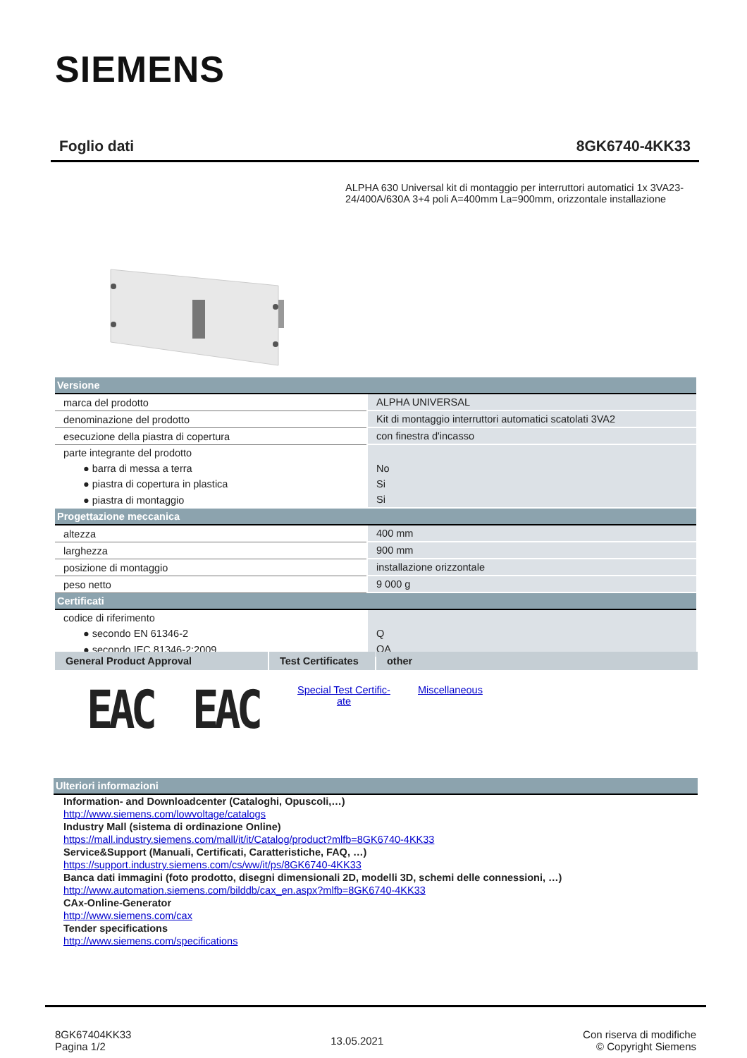SIEMENS
Foglio dati 8GK6740-4KK33
ALPHA 630 Universal kit di montaggio per interruttori automatici 1x 3VA23-24/400A/630A 3+4 poli A=400mm La=900mm, orizzontale installazione
| Versione | |
| marca del prodotto | ALPHA UNIVERSAL |
| denominazione del prodotto | Kit di montaggio interruttori automatici scatolati 3VA2 |
| esecuzione della piastra di copertura | con finestra d'incasso |
| parte integrante del prodotto | |
| ● barra di messa a terra | No |
| ● piastra di copertura in plastica | Si |
| ● piastra di montaggio | Si |
| Progettazione meccanica | |
| altezza | 400 mm |
| larghezza | 900 mm |
| posizione di montaggio | installazione orizzontale |
| peso netto | 9 000 g |
| Certificati | |
| codice di riferimento | |
| ● secondo EN 61346-2 | Q |
| ● secondo IEC 81346-2:2009 | QA |
General Product Approval Test Certificates
other
EAC EAC
Special Test Certific-
ate
Miscellaneous
Ulteriori informazioni
Information- and Downloadcenter (Cataloghi, Opuscoli,…)
http://www.siemens.com/lowvoltage/catalogs
Industry Mall (sistema di ordinazione Online)
https://mall.industry.siemens.com/mall/it/it/Catalog/product?mlfb=8GK6740-4KK33
Service&Support (Manuali, Certificati, Caratteristiche, FAQ, …)
https://support.industry.siemens.com/cs/ww/it/ps/8GK6740-4KK33
Banca dati immagini (foto prodotto, disegni dimensionali 2D, modelli 3D, schemi delle connessioni, …)
http://www.automation.siemens.com/bilddb/cax_en.aspx?mlfb=8GK6740-4KK33
CAx-Online-Generator
http://www.siemens.com/cax
Tender specifications
http://www.siemens.com/specifications
8GK67404KK33
Pagina 1/2
13.05.2021
Con riserva di modifiche
© Copyright Siemens